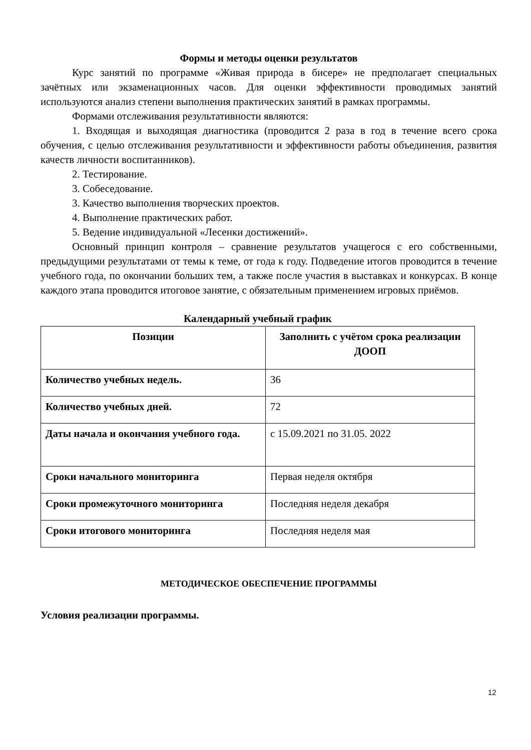Формы и методы оценки результатов
Курс занятий по программе «Живая природа в бисере» не предполагает специальных зачётных или экзаменационных часов. Для оценки эффективности проводимых занятий используются анализ степени выполнения практических занятий в рамках программы.
Формами отслеживания результативности являются:
1. Входящая и выходящая диагностика (проводится 2 раза в год в течение всего срока обучения, с целью отслеживания результативности и эффективности работы объединения, развития качеств личности воспитанников).
2. Тестирование.
3. Собеседование.
3. Качество выполнения творческих проектов.
4. Выполнение практических работ.
5. Ведение индивидуальной «Лесенки достижений».
Основный принцип контроля – сравнение результатов учащегося с его собственными, предыдущими результатами от темы к теме, от года к году. Подведение итогов проводится в течение учебного года, по окончании больших тем, а также после участия в выставках и конкурсах. В конце каждого этапа проводится итоговое занятие, с обязательным применением игровых приёмов.
Календарный учебный график
| Позиции | Заполнить с учётом срока реализации ДООП |
| --- | --- |
| Количество учебных недель. | 36 |
| Количество учебных дней. | 72 |
| Даты начала и окончания учебного года. | с 15.09.2021 по 31.05. 2022 |
| Сроки начального мониторинга | Первая неделя октября |
| Сроки промежуточного мониторинга | Последняя неделя декабря |
| Сроки итогового мониторинга | Последняя неделя мая |
МЕТОДИЧЕСКОЕ ОБЕСПЕЧЕНИЕ ПРОГРАММЫ
Условия реализации программы.
12